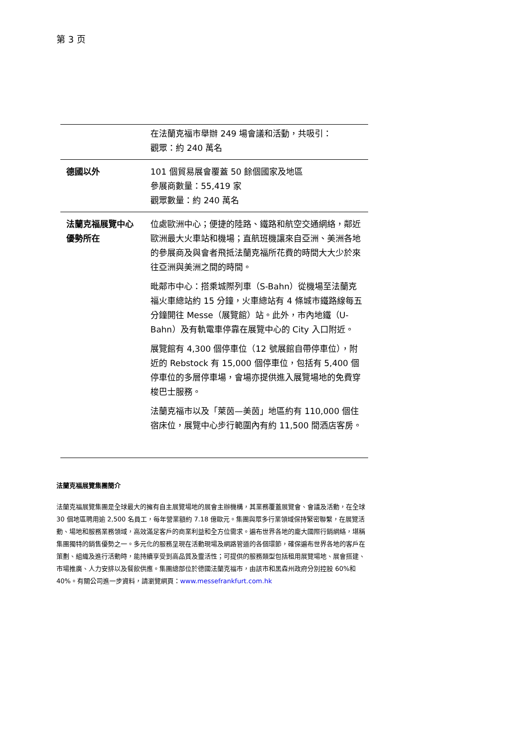第 3 页
| | 在法蘭克福市舉辦 249 場會議和活動，共吸引： 觀眾：約 240 萬名 |
| 德國以外 | 101 個貿易展會覆蓋 50 餘個國家及地區 參展商數量：55,419 家 觀眾數量：約 240 萬名 |
| 法蘭克福展覽中心優勢所在 | 位處歐洲中心；便捷的陸路、鐵路和航空交通網絡，鄰近歐洲最大火車站和機場；直航班機讓來自亞洲、美洲各地的參展商及與會者飛抵法蘭克福所花費的時間大大少於來往亞洲與美洲之間的時間。 毗鄰市中心：搭乘城際列車（S-Bahn）從機場至法蘭克福火車總站約 15 分鐘，火車總站有 4 條城市鐵路線每五分鐘開往 Messe（展覽館）站。此外，市內地鐵（U-Bahn）及有軌電車停靠在展覽中心的 City 入口附近。 展覽館有 4,300 個停車位（12 號展館自帶停車位），附近的 Rebstock 有 15,000 個停車位，包括有 5,400 個停車位的多層停車場，會場亦提供進入展覽場地的免費穿梭巴士服務。 法蘭克福市以及「萊茵—美茵」地區約有 110,000 個住宿床位，展覽中心步行範圍內有約 11,500 間酒店客房。 |
法蘭克福展覽集團簡介
法蘭克福展覽集團是全球最大的擁有自主展覽場地的展會主辦機構，其業務覆蓋展覽會、會議及活動，在全球 30 個地區聘用逾 2,500 名員工，每年營業額約 7.18 億歐元。集團與眾多行業領域保持緊密聯繫，在展覽活動、場地和服務業務領域，高效滿足客戶的商業利益和全方位需求。遍布世界各地的龐大國際行銷網絡，堪稱集團獨特的銷售優勢之一。多元化的服務呈現在活動現場及網路管道的各個環節，確保遍布世界各地的客戶在策劃、組織及進行活動時，能持續享受到高品質及靈活性；可提供的服務類型包括租用展覽場地、展會搭建、市場推廣、人力安排以及餐飲供應。集團總部位於德國法蘭克福市，由該市和黑森州政府分別控股 60%和 40%。有關公司進一步資料，請瀏覽網頁：www.messefrankfurt.com.hk